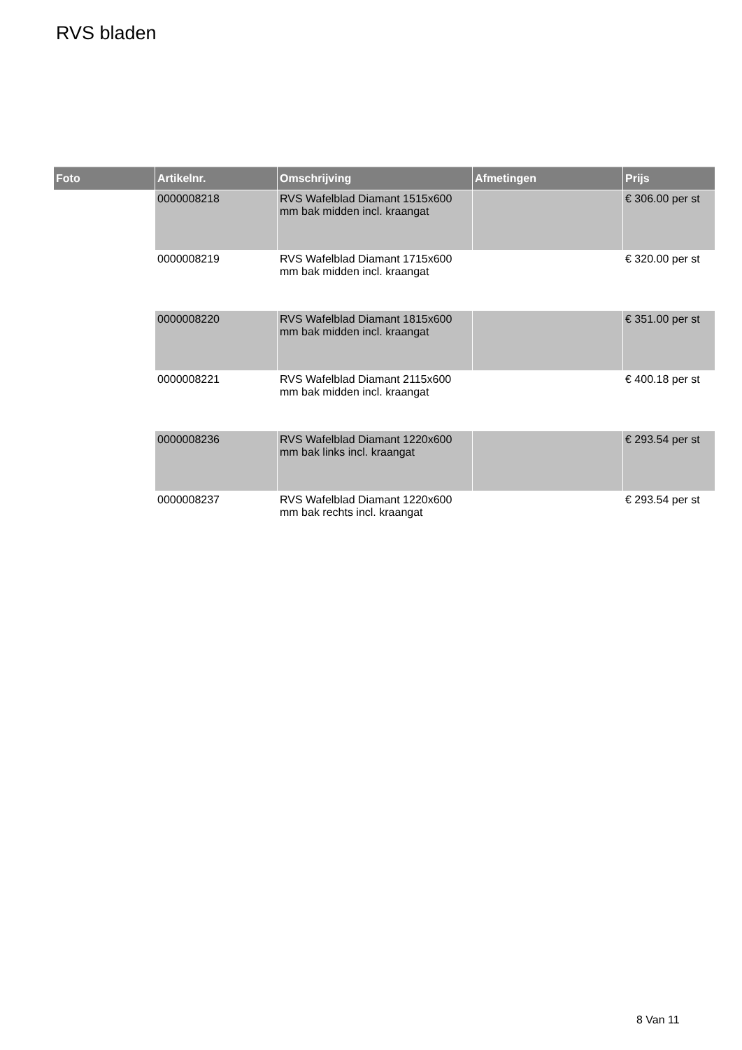RVS bladen
| Foto | Artikelnr. | Omschrijving | Afmetingen | Prijs |
| --- | --- | --- | --- | --- |
| | 0000008218 | RVS Wafelblad Diamant 1515x600 mm bak midden incl. kraangat | | € 306.00 per st |
| | 0000008219 | RVS Wafelblad Diamant 1715x600 mm bak midden incl. kraangat | | € 320.00 per st |
| | 0000008220 | RVS Wafelblad Diamant 1815x600 mm bak midden incl. kraangat | | € 351.00 per st |
| | 0000008221 | RVS Wafelblad Diamant 2115x600 mm bak midden incl. kraangat | | € 400.18 per st |
| | 0000008236 | RVS Wafelblad Diamant 1220x600 mm bak links incl. kraangat | | € 293.54 per st |
| | 0000008237 | RVS Wafelblad Diamant 1220x600 mm bak rechts incl. kraangat | | € 293.54 per st |
8 Van 11